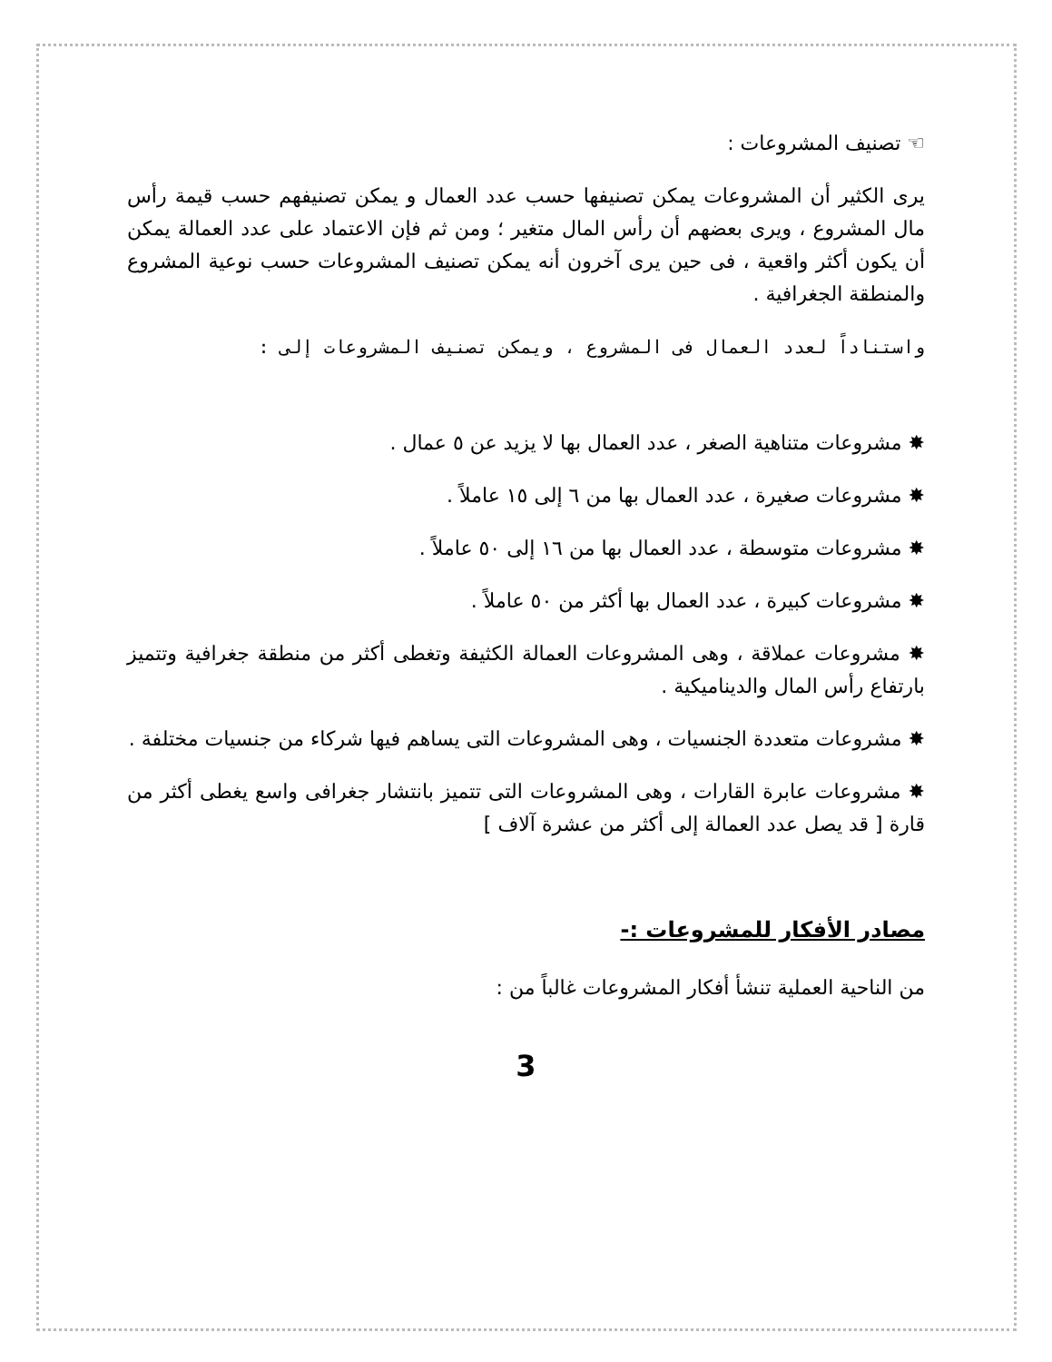☜ تصنيف المشروعات :
يرى الكثير أن المشروعات يمكن تصنيفها حسب عدد العمال و يمكن تصنيفهم حسب قيمة رأس مال المشروع ، ويرى بعضهم أن رأس المال متغير ؛ ومن ثم فإن الاعتماد على عدد العمالة يمكن أن يكون أكثر واقعية ، فى حين يرى آخرون أنه يمكن تصنيف المشروعات حسب نوعية المشروع والمنطقة الجغرافية .
واستناداً لعدد العمال فى المشروع ، ويمكن تصنيف المشروعات إلى :
✸ مشروعات متناهية الصغر ، عدد العمال بها لا يزيد عن ٥ عمال .
✸ مشروعات صغيرة ، عدد العمال بها من ٦ إلى ١٥ عاملاً .
✸ مشروعات متوسطة ، عدد العمال بها من ١٦ إلى ٥٠ عاملاً .
✸ مشروعات كبيرة ، عدد العمال بها أكثر من ٥٠ عاملاً .
✸ مشروعات عملاقة ، وهى المشروعات العمالة الكثيفة وتغطى أكثر من منطقة جغرافية وتتميز بارتفاع رأس المال والديناميكية .
✸ مشروعات متعددة الجنسيات ، وهى المشروعات التى يساهم فيها شركاء من جنسيات مختلفة .
✸ مشروعات عابرة القارات ، وهى المشروعات التى تتميز بانتشار جغرافى واسع يغطى أكثر من قارة [ قد يصل عدد العمالة إلى أكثر من عشرة آلاف ]
مصادر الأفكار للمشروعات :-
من الناحية العملية تنشأ أفكار المشروعات غالباً من :
3